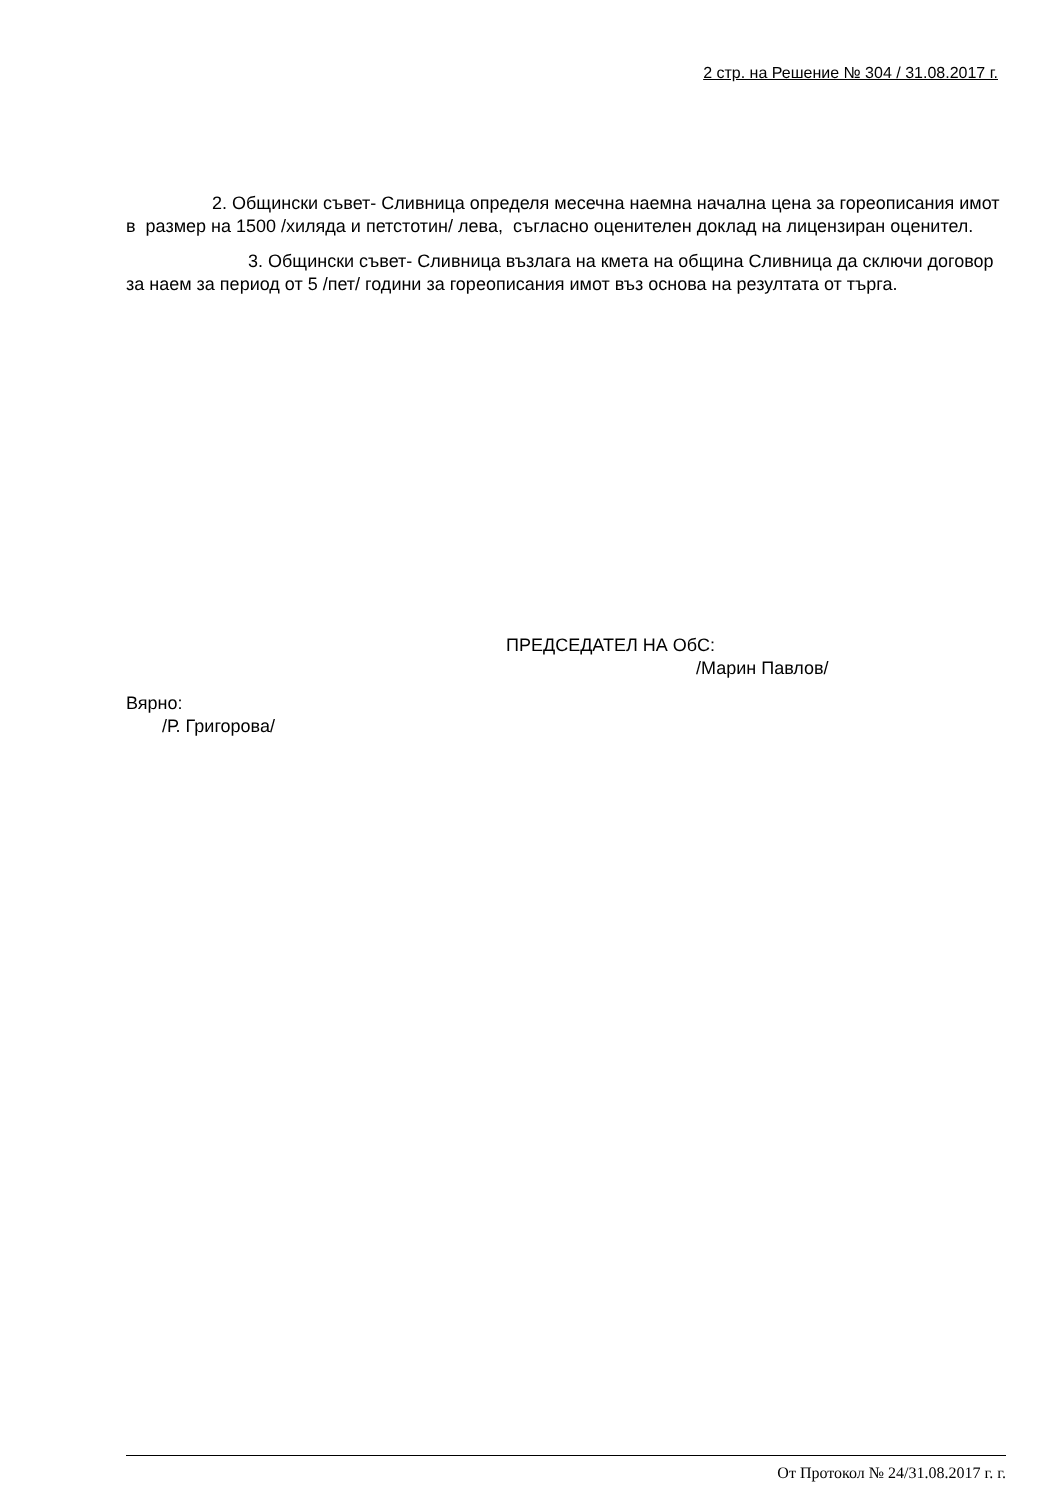2 стр. на Решение № 304 / 31.08.2017 г.
2. Общински съвет- Сливница определя месечна наемна начална цена за гореописания имот в размер на 1500 /хиляда и петстотин/ лева, съгласно оценителен доклад на лицензиран оценител.
3. Общински съвет- Сливница възлага на кмета на община Сливница да сключи договор за наем за период от 5 /пет/ години за гореописания имот въз основа на резултата от търга.
ПРЕДСЕДАТЕЛ НА ОбС:
/Марин Павлов/
Вярно:
/Р. Григорова/
От Протокол № 24/31.08.2017 г. г.